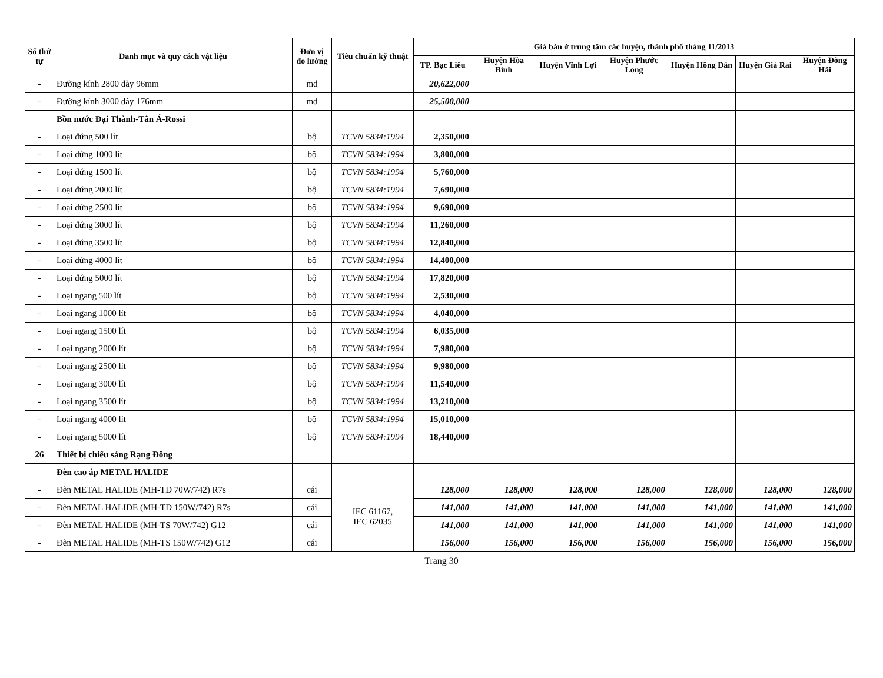| Số thứ tự | Danh mục và quy cách vật liệu | Đơn vị đo lường | Tiêu chuẩn kỹ thuật | Giá bán ở trung tâm các huyện, thành phố tháng 11/2013 | | | | | | |
| --- | --- | --- | --- | --- | --- | --- | --- | --- | --- | --- |
| | | | | TP. Bạc Liêu | Huyện Hòa Bình | Huyện Vĩnh Lợi | Huyện Phước Long | Huyện Hồng Dân | Huyện Giá Rai | Huyện Đông Hải |
| - | Đường kính 2800 dày 96mm | md | | 20,622,000 | | | | | | |
| - | Đường kính 3000 dày 176mm | md | | 25,500,000 | | | | | | |
| | Bồn nước Đại Thành-Tân Á-Rossi | | | | | | | | | |
| - | Loại đứng 500 lít | bộ | TCVN 5834:1994 | 2,350,000 | | | | | | |
| - | Loại đứng 1000 lít | bộ | TCVN 5834:1994 | 3,800,000 | | | | | | |
| - | Loại đứng 1500 lít | bộ | TCVN 5834:1994 | 5,760,000 | | | | | | |
| - | Loại đứng 2000 lít | bộ | TCVN 5834:1994 | 7,690,000 | | | | | | |
| - | Loại đứng 2500 lít | bộ | TCVN 5834:1994 | 9,690,000 | | | | | | |
| - | Loại đứng 3000 lít | bộ | TCVN 5834:1994 | 11,260,000 | | | | | | |
| - | Loại đứng 3500 lít | bộ | TCVN 5834:1994 | 12,840,000 | | | | | | |
| - | Loại đứng 4000 lít | bộ | TCVN 5834:1994 | 14,400,000 | | | | | | |
| - | Loại đứng 5000 lít | bộ | TCVN 5834:1994 | 17,820,000 | | | | | | |
| - | Loại ngang 500 lít | bộ | TCVN 5834:1994 | 2,530,000 | | | | | | |
| - | Loại ngang 1000 lít | bộ | TCVN 5834:1994 | 4,040,000 | | | | | | |
| - | Loại ngang 1500 lít | bộ | TCVN 5834:1994 | 6,035,000 | | | | | | |
| - | Loại ngang 2000 lít | bộ | TCVN 5834:1994 | 7,980,000 | | | | | | |
| - | Loại ngang 2500 lít | bộ | TCVN 5834:1994 | 9,980,000 | | | | | | |
| - | Loại ngang 3000 lít | bộ | TCVN 5834:1994 | 11,540,000 | | | | | | |
| - | Loại ngang 3500 lít | bộ | TCVN 5834:1994 | 13,210,000 | | | | | | |
| - | Loại ngang 4000 lít | bộ | TCVN 5834:1994 | 15,010,000 | | | | | | |
| - | Loại ngang 5000 lít | bộ | TCVN 5834:1994 | 18,440,000 | | | | | | |
| 26 | Thiết bị chiếu sáng Rạng Đông | | | | | | | | | |
| | Đèn cao áp METAL HALIDE | | | | | | | | | |
| - | Đèn METAL HALIDE (MH-TD 70W/742) R7s | cái | IEC 61167, IEC 62035 | 128,000 | 128,000 | 128,000 | 128,000 | 128,000 | 128,000 | 128,000 |
| - | Đèn METAL HALIDE (MH-TD 150W/742) R7s | cái | | 141,000 | 141,000 | 141,000 | 141,000 | 141,000 | 141,000 | 141,000 |
| - | Đèn METAL HALIDE (MH-TS 70W/742) G12 | cái | | 141,000 | 141,000 | 141,000 | 141,000 | 141,000 | 141,000 | 141,000 |
| - | Đèn METAL HALIDE (MH-TS 150W/742) G12 | cái | | 156,000 | 156,000 | 156,000 | 156,000 | 156,000 | 156,000 | 156,000 |
Trang 30